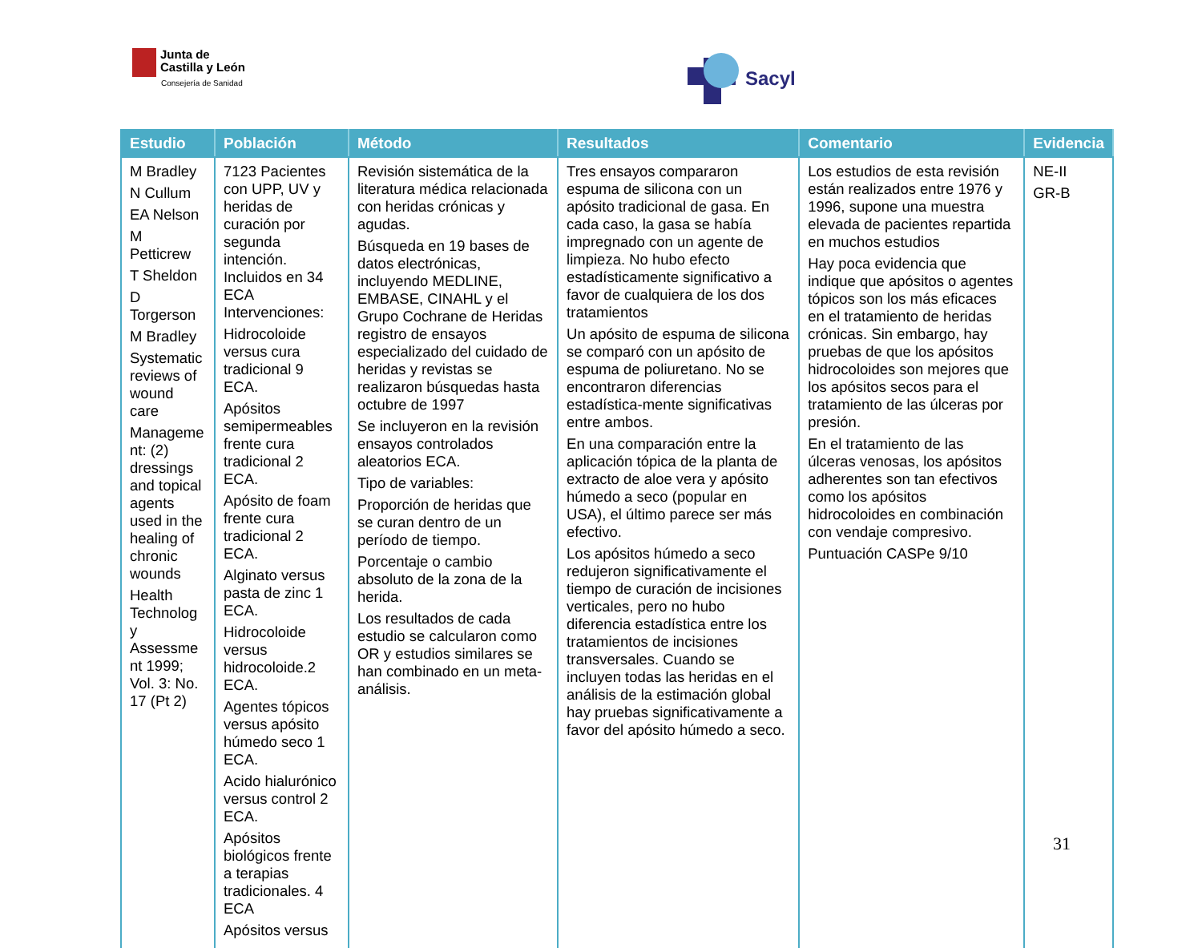Junta de
Castilla y León
Consejería de Sanidad
Sacyl
| Estudio | Población | Método | Resultados | Comentario | Evidencia |
| --- | --- | --- | --- | --- | --- |
| M Bradley N Cullum EA Nelson M Petticrew T Sheldon D Torgerson M Bradley Systematic reviews of wound care Manageme nt: (2) dressings and topical agents used in the healing of chronic wounds Health Technolog y Assessme nt 1999; Vol. 3: No. 17 (Pt 2) | 7123 Pacientes con UPP, UV y heridas de curación por segunda intención. Incluidos en 34 ECA Intervenciones: Hidrocoloide versus cura tradicional 9 ECA. Apósitos semipermeables frente cura tradicional 2 ECA. Apósito de foam frente cura tradicional 2 ECA. Alginato versus pasta de zinc 1 ECA. Hidrocoloide versus hidrocoloide.2 ECA. Agentes tópicos versus apósito húmedo seco 1 ECA. Acido hialurónico versus control 2 ECA. Apósitos biológicos frente a terapias tradicionales. 4 ECA Apósitos versus | Revisión sistemática de la literatura médica relacionada con heridas crónicas y agudas. Búsqueda en 19 bases de datos electrónicas, incluyendo MEDLINE, EMBASE, CINAHL y el Grupo Cochrane de Heridas registro de ensayos especializado del cuidado de heridas y revistas se realizaron búsquedas hasta octubre de 1997 Se incluyeron en la revisión ensayos controlados aleatorios ECA. Tipo de variables: Proporción de heridas que se curan dentro de un período de tiempo. Porcentaje o cambio absoluto de la zona de la herida. Los resultados de cada estudio se calcularon como OR y estudios similares se han combinado en un meta-análisis. | Tres ensayos compararon espuma de silicona con un apósito tradicional de gasa. En cada caso, la gasa se había impregnado con un agente de limpieza. No hubo efecto estadísticamente significativo a favor de cualquiera de los dos tratamientos Un apósito de espuma de silicona se comparó con un apósito de espuma de poliuretano. No se encontraron diferencias estadística-mente significativas entre ambos. En una comparación entre la aplicación tópica de la planta de extracto de aloe vera y apósito húmedo a seco (popular en USA), el último parece ser más efectivo. Los apósitos húmedo a seco redujeron significativamente el tiempo de curación de incisiones verticales, pero no hubo diferencia estadística entre los tratamientos de incisiones transversales. Cuando se incluyen todas las heridas en el análisis de la estimación global hay pruebas significativamente a favor del apósito húmedo a seco. | Los estudios de esta revisión están realizados entre 1976 y 1996, supone una muestra elevada de pacientes repartida en muchos estudios Hay poca evidencia que indique que apósitos o agentes tópicos son los más eficaces en el tratamiento de heridas crónicas. Sin embargo, hay pruebas de que los apósitos hidrocoloides son mejores que los apósitos secos para el tratamiento de las úlceras por presión. En el tratamiento de las úlceras venosas, los apósitos adherentes son tan efectivos como los apósitos hidrocoloides en combinación con vendaje compresivo. Puntuación CASPe 9/10 | NE-II GR-B |
31